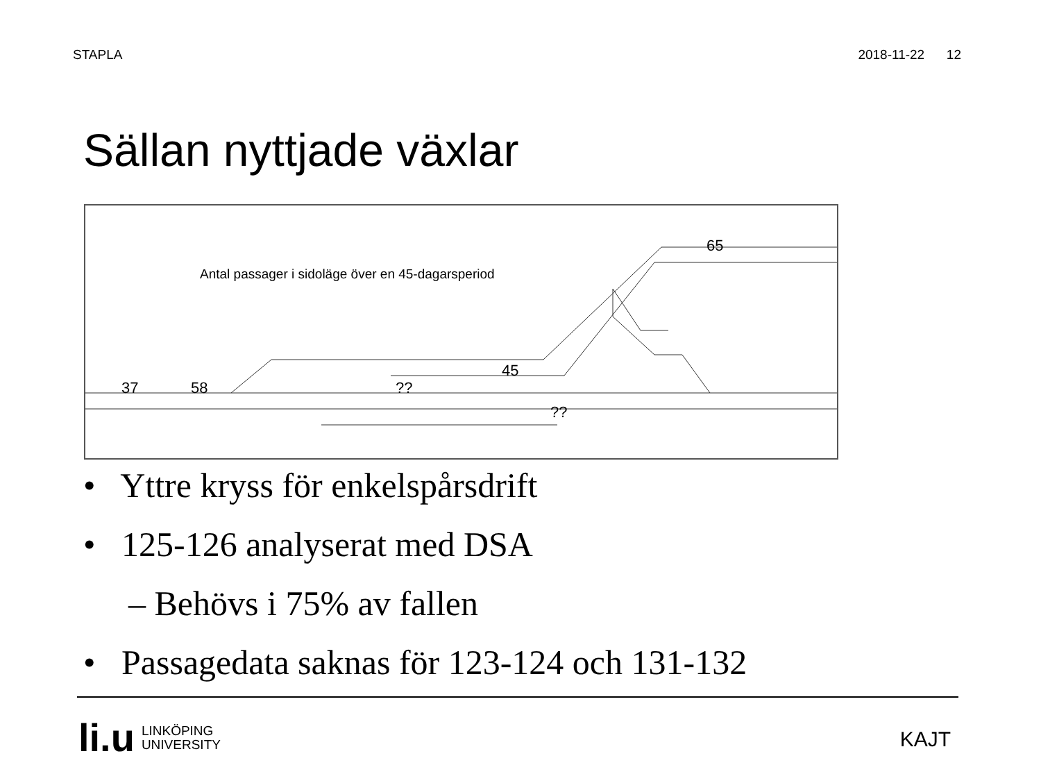STAPLA 2018-11-22 12
Sällan nyttjade växlar
Antal passager i sidoläge över en 45-dagarsperiod
37 58 ??
45
??
65
• Yttre kryss för enkelspårsdrift
• 125-126 analyserat med DSA
– Behövs i 75% av fallen
• Passagedata saknas för 123-124 och 131-132
li.u LINKÖPING
UNIVERSITY
KAJT